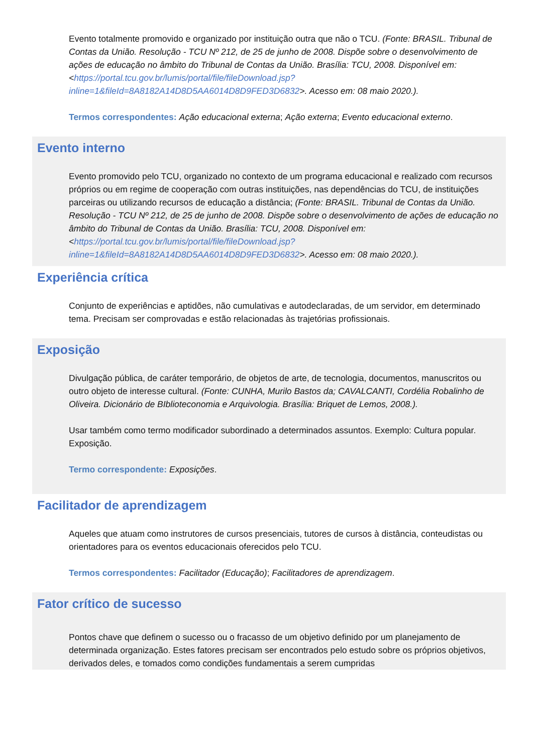Evento totalmente promovido e organizado por instituição outra que não o TCU. (Fonte: BRASIL. Tribunal de Contas da União. Resolução - TCU Nº 212, de 25 de junho de 2008. Dispõe sobre o desenvolvimento de ações de educação no âmbito do Tribunal de Contas da União. Brasília: TCU, 2008. Disponível em: <https://portal.tcu.gov.br/lumis/portal/file/fileDownload.jsp?inline=1&fileId=8A8182A14D8D5AA6014D8D9FED3D6832>. Acesso em: 08 maio 2020.).
Termos correspondentes: Ação educacional externa; Ação externa; Evento educacional externo.
Evento interno
Evento promovido pelo TCU, organizado no contexto de um programa educacional e realizado com recursos próprios ou em regime de cooperação com outras instituições, nas dependências do TCU, de instituições parceiras ou utilizando recursos de educação a distância; (Fonte: BRASIL. Tribunal de Contas da União. Resolução - TCU Nº 212, de 25 de junho de 2008. Dispõe sobre o desenvolvimento de ações de educação no âmbito do Tribunal de Contas da União. Brasília: TCU, 2008. Disponível em: <https://portal.tcu.gov.br/lumis/portal/file/fileDownload.jsp?inline=1&fileId=8A8182A14D8D5AA6014D8D9FED3D6832>. Acesso em: 08 maio 2020.).
Experiência crítica
Conjunto de experiências e aptidões, não cumulativas e autodeclaradas, de um servidor, em determinado tema. Precisam ser comprovadas e estão relacionadas às trajetórias profissionais.
Exposição
Divulgação pública, de caráter temporário, de objetos de arte, de tecnologia, documentos, manuscritos ou outro objeto de interesse cultural. (Fonte: CUNHA, Murilo Bastos da; CAVALCANTI, Cordélia Robalinho de Oliveira. Dicionário de BIblioteconomia e Arquivologia. Brasília: Briquet de Lemos, 2008.).
Usar também como termo modificador subordinado a determinados assuntos. Exemplo: Cultura popular. Exposição.
Termo correspondente: Exposições.
Facilitador de aprendizagem
Aqueles que atuam como instrutores de cursos presenciais, tutores de cursos à distância, conteudistas ou orientadores para os eventos educacionais oferecidos pelo TCU.
Termos correspondentes: Facilitador (Educação); Facilitadores de aprendizagem.
Fator crítico de sucesso
Pontos chave que definem o sucesso ou o fracasso de um objetivo definido por um planejamento de determinada organização. Estes fatores precisam ser encontrados pelo estudo sobre os próprios objetivos, derivados deles, e tomados como condições fundamentais a serem cumpridas